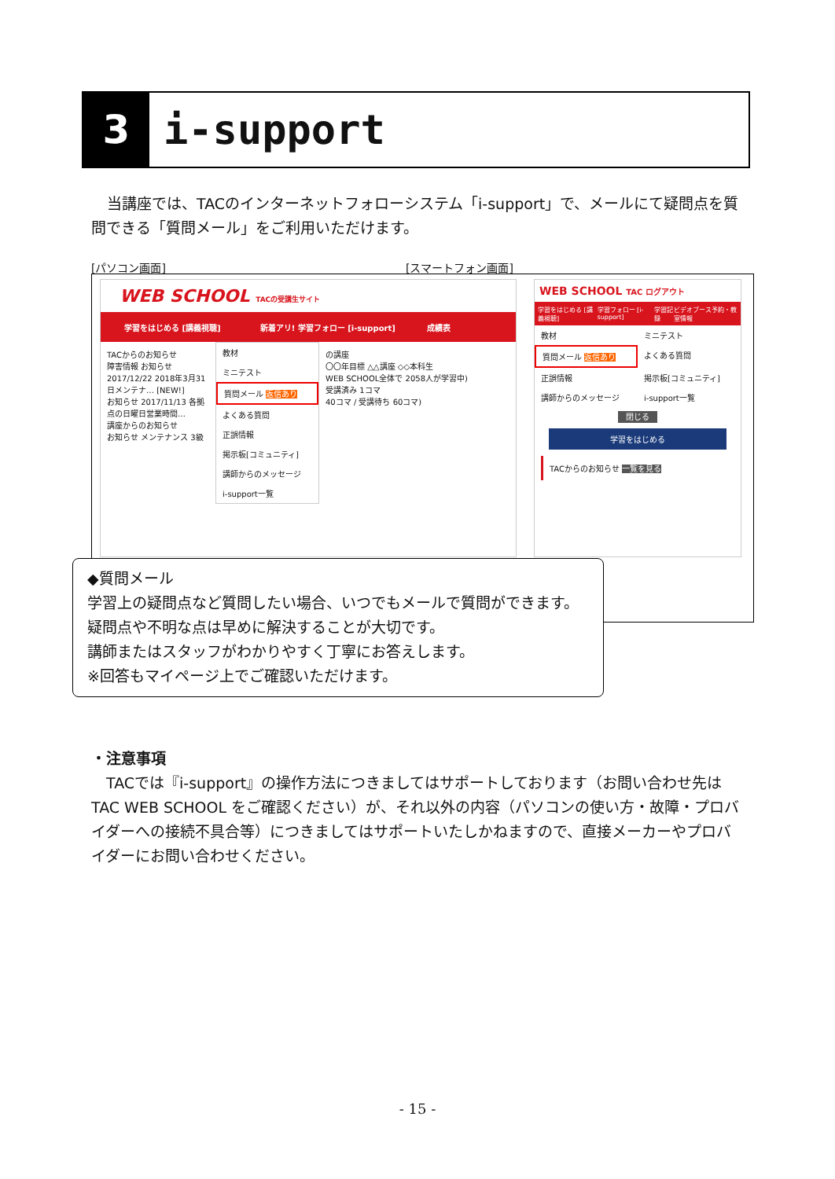3 i-support
当講座では、TACのインターネットフォローシステム「i-support」で、メールにて疑問点を質問できる「質問メール」をご利用いただけます。
[パソコン画面] [スマートフォン画面]
WEB SCHOOL TACの受講生サイト
学習をはじめる [講義視聴]
新着アリ! 学習フォロー [i-support]
成績表
TACからのお知らせ
障害情報 お知らせ
2017/12/22 2018年3月31日メンテナ… [NEW!]
お知らせ 2017/11/13 各拠点の日曜日営業時間…
講座からのお知らせ
お知らせ メンテナンス 3級
教材
ミニテスト
質問メール 返信あり
よくある質問
正誤情報
掲示板[コミュニティ]
講師からのメッセージ
i-support一覧
の講座
〇〇年目標 △△講座 ◇◇本科生
WEB SCHOOL全体で 2058人が学習中)
受講済み 1コマ
40コマ / 受講待ち 60コマ)
WEB SCHOOL TAC ログアウト
学習をはじめる [講義視聴] 学習フォロー [i-support] 学習記録 ビデオブース予約・教室情報
教材
ミニテスト
質問メール 返信あり
よくある質問
正誤情報
掲示板[コミュニティ]
講師からのメッセージ
i-support一覧
閉じる
学習をはじめる
TACからのお知らせ 一覧を見る
◆質問メール
学習上の疑問点など質問したい場合、いつでもメールで質問ができます。
疑問点や不明な点は早めに解決することが大切です。
講師またはスタッフがわかりやすく丁寧にお答えします。
※回答もマイページ上でご確認いただけます。
・注意事項
　TACでは『i-support』の操作方法につきましてはサポートしております（お問い合わせ先は TAC WEB SCHOOL をご確認ください）が、それ以外の内容（パソコンの使い方・故障・プロバイダーへの接続不具合等）につきましてはサポートいたしかねますので、直接メーカーやプロバイダーにお問い合わせください。
- 15 -